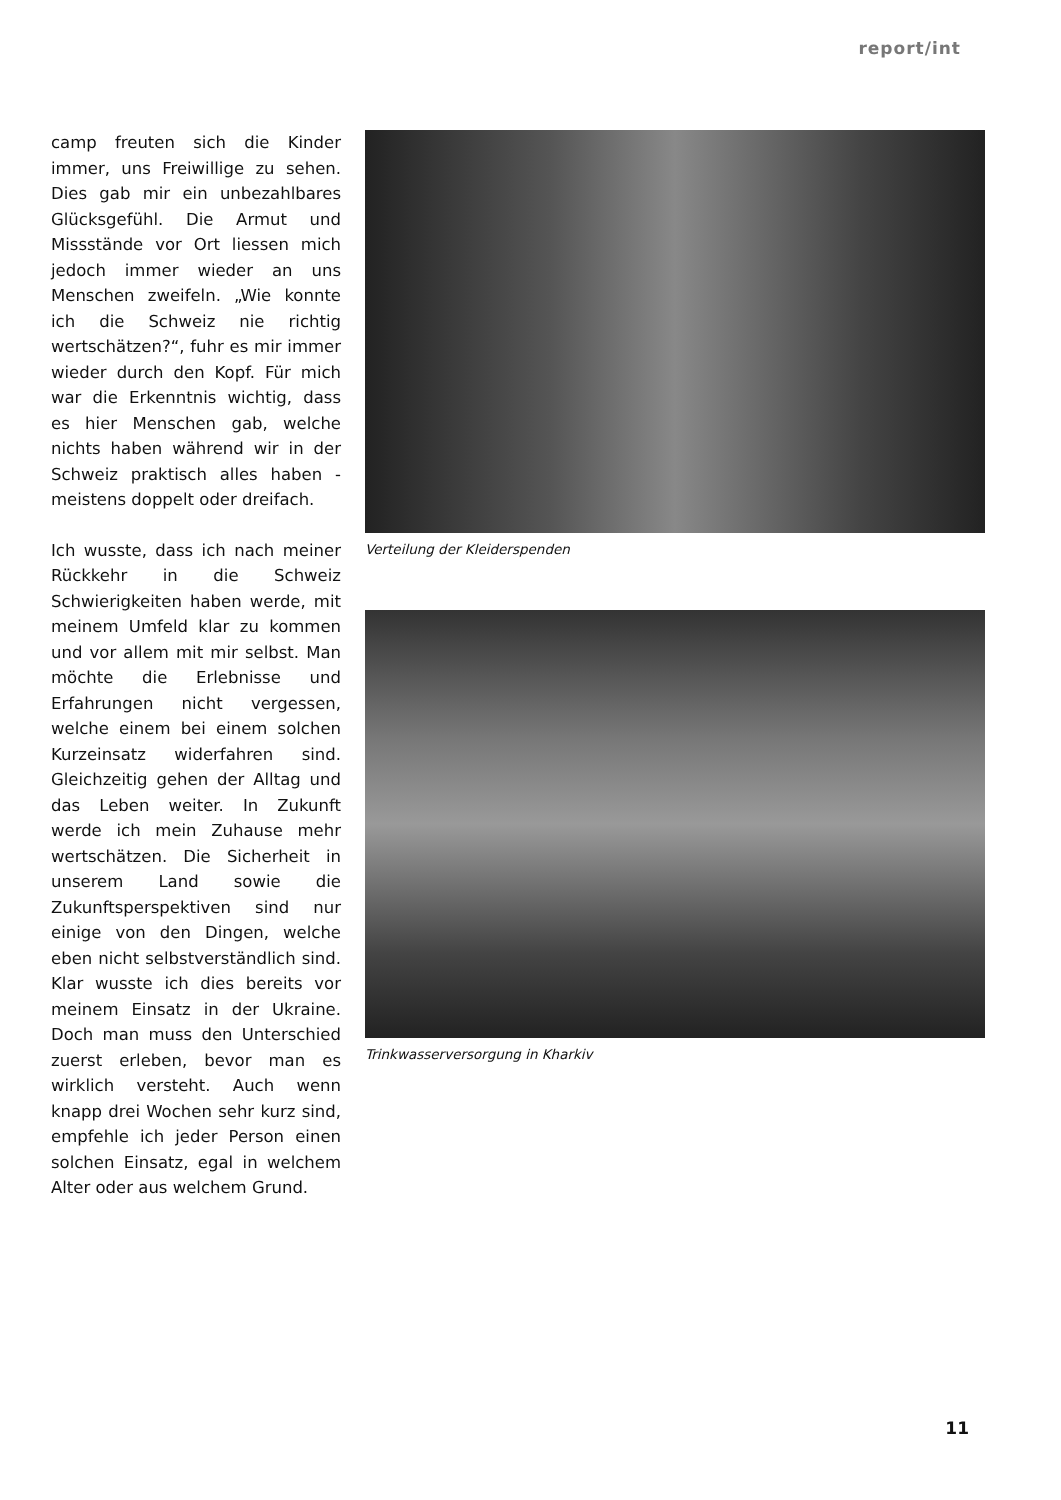report/int
camp freuten sich die Kinder immer, uns Freiwillige zu sehen. Dies gab mir ein unbezahlbares Glücksgefühl. Die Armut und Missstände vor Ort liessen mich jedoch immer wieder an uns Menschen zweifeln. „Wie konnte ich die Schweiz nie richtig wertschätzen?“, fuhr es mir immer wieder durch den Kopf. Für mich war die Erkenntnis wichtig, dass es hier Menschen gab, welche nichts haben während wir in der Schweiz praktisch alles haben - meistens doppelt oder dreifach.
Ich wusste, dass ich nach meiner Rückkehr in die Schweiz Schwierigkeiten haben werde, mit meinem Umfeld klar zu kommen und vor allem mit mir selbst. Man möchte die Erlebnisse und Erfahrungen nicht vergessen, welche einem bei einem solchen Kurzeinsatz widerfahren sind. Gleichzeitig gehen der Alltag und das Leben weiter. In Zukunft werde ich mein Zuhause mehr wertschätzen. Die Sicherheit in unserem Land sowie die Zukunftsperspektiven sind nur einige von den Dingen, welche eben nicht selbstverständlich sind. Klar wusste ich dies bereits vor meinem Einsatz in der Ukraine. Doch man muss den Unterschied zuerst erleben, bevor man es wirklich versteht. Auch wenn knapp drei Wochen sehr kurz sind, empfehle ich jeder Person einen solchen Einsatz, egal in welchem Alter oder aus welchem Grund.
Verteilung der Kleiderspenden
Trinkwasserversorgung in Kharkiv
11